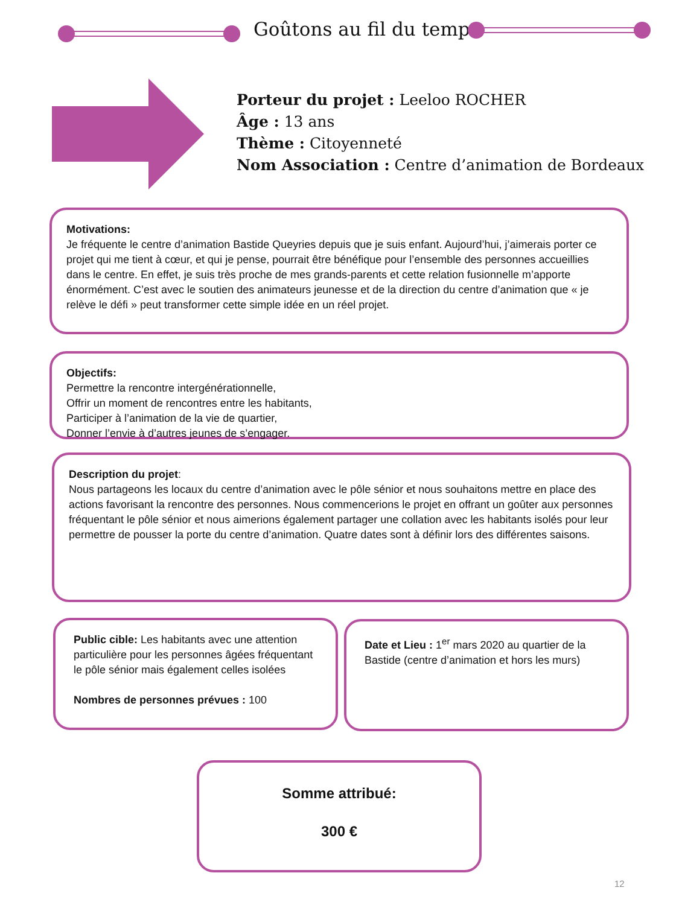Goûtons au fil du temps
Porteur du projet : Leeloo ROCHER
Âge : 13 ans
Thème : Citoyenneté
Nom Association : Centre d’animation de Bordeaux
Motivations:
Je fréquente le centre d’animation Bastide Queyries depuis que je suis enfant. Aujourd’hui, j’aimerais porter ce projet qui me tient à cœur, et qui je pense, pourrait être bénéfique pour l’ensemble des personnes accueillies dans le centre. En effet, je suis très proche de mes grands-parents et cette relation fusionnelle m’apporte énormément. C’est avec le soutien des animateurs jeunesse et de la direction du centre d’animation que « je relève le défi » peut transformer cette simple idée en un réel projet.
Objectifs:
Permettre la rencontre intergénérationnelle,
Offrir un moment de rencontres entre les habitants,
Participer à l’animation de la vie de quartier,
Donner l’envie à d’autres jeunes de s’engager.
Description du projet:
Nous partageons les locaux du centre d’animation avec le pôle sénior et nous souhaitons mettre en place des actions favorisant la rencontre des personnes. Nous commencerions le projet en offrant un goûter aux personnes fréquentant le pôle sénior et nous aimerions également partager une collation avec les habitants isolés pour leur permettre de pousser la porte du centre d’animation. Quatre dates sont à définir lors des différentes saisons.
Public cible: Les habitants avec une attention particulière pour les personnes âgées fréquentant le pôle sénior mais également celles isolées
Nombres de personnes prévues : 100
Date et Lieu : 1<sup>er</sup> mars 2020 au quartier de la Bastide (centre d’animation et hors les murs)
Somme attribué:
300 €
12